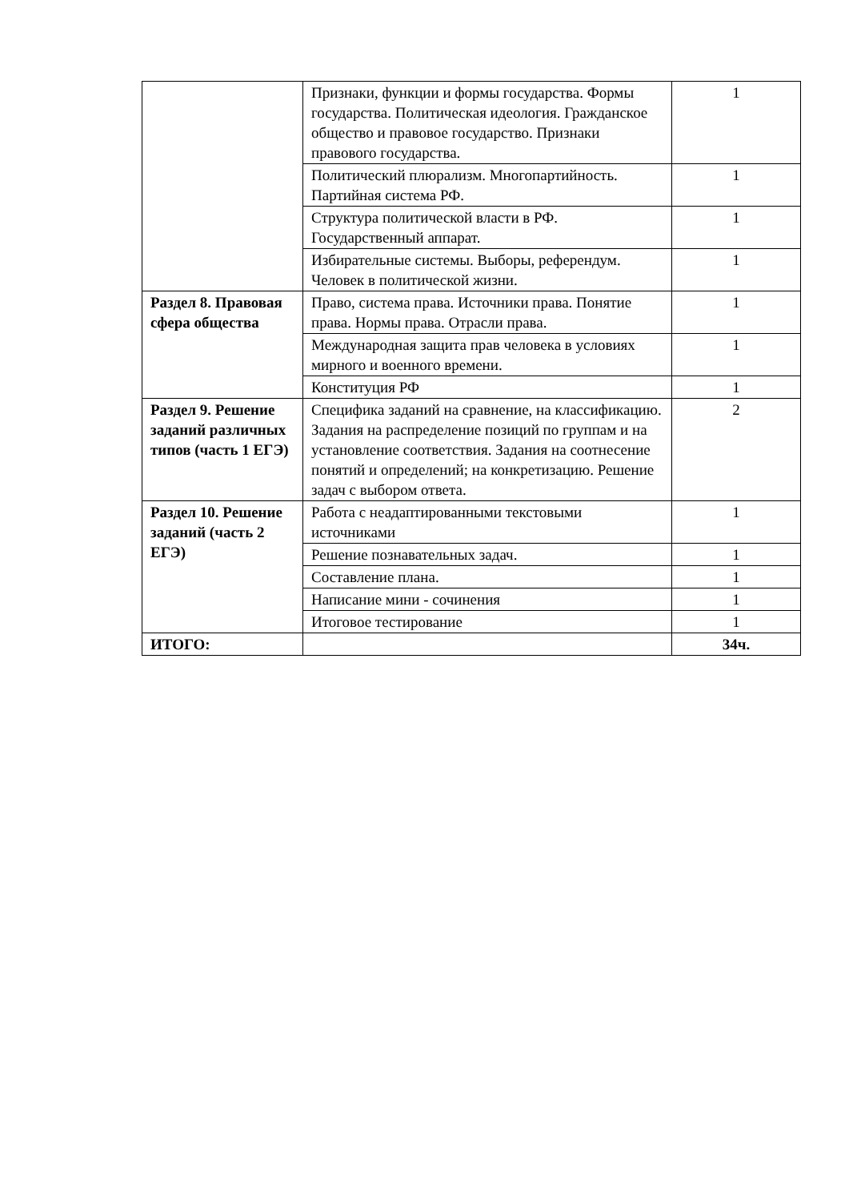| | Признаки, функции и формы государства. Формы государства. Политическая идеология. Гражданское общество и правовое государство. Признаки правового государства. | 1 |
| | Политический плюрализм. Многопартийность. Партийная система РФ. | 1 |
| | Структура политической власти в РФ. Государственный аппарат. | 1 |
| | Избирательные системы. Выборы, референдум. Человек в политической жизни. | 1 |
| Раздел 8. Правовая сфера общества | Право, система права. Источники права. Понятие права. Нормы права. Отрасли права. | 1 |
| | Международная защита прав человека в условиях мирного и военного времени. | 1 |
| | Конституция РФ | 1 |
| Раздел 9. Решение заданий различных типов (часть 1 ЕГЭ) | Специфика заданий на сравнение, на классификацию. Задания на распределение позиций по группам и на установление соответствия. Задания на соотнесение понятий и определений; на конкретизацию. Решение задач с выбором ответа. | 2 |
| Раздел 10. Решение заданий (часть 2 ЕГЭ) | Работа с неадаптированными текстовыми источниками | 1 |
| | Решение познавательных задач. | 1 |
| | Составление плана. | 1 |
| | Написание мини - сочинения | 1 |
| | Итоговое тестирование | 1 |
| ИТОГО: | | 34ч. |